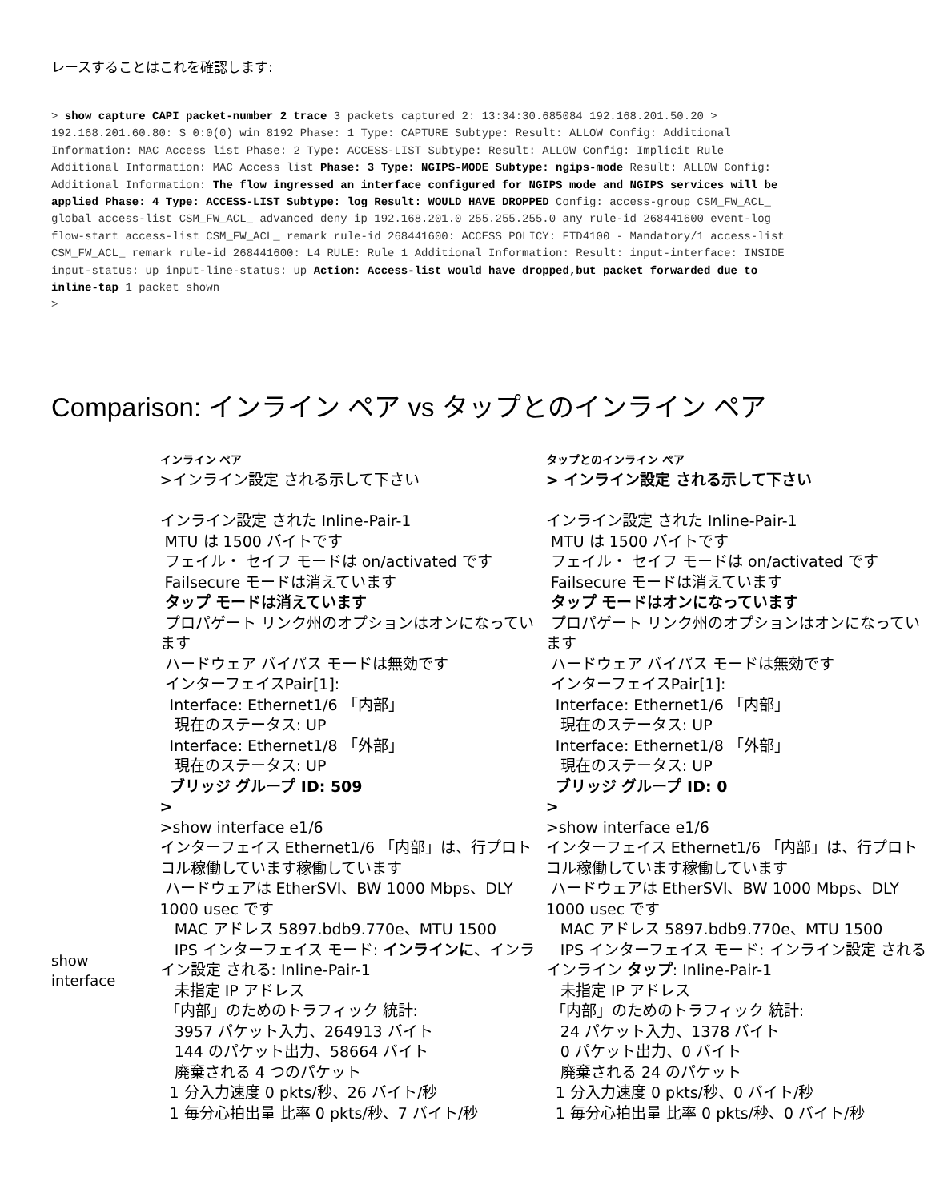レースすることはこれを確認します:
> show capture CAPI packet-number 2 trace 3 packets captured 2: 13:34:30.685084 192.168.201.50.20 > 192.168.201.60.80: S 0:0(0) win 8192 Phase: 1 Type: CAPTURE Subtype: Result: ALLOW Config: Additional Information: MAC Access list Phase: 2 Type: ACCESS-LIST Subtype: Result: ALLOW Config: Implicit Rule Additional Information: MAC Access list Phase: 3 Type: NGIPS-MODE Subtype: ngips-mode Result: ALLOW Config: Additional Information: The flow ingressed an interface configured for NGIPS mode and NGIPS services will be applied Phase: 4 Type: ACCESS-LIST Subtype: log Result: WOULD HAVE DROPPED Config: access-group CSM_FW_ACL_ global access-list CSM_FW_ACL_ advanced deny ip 192.168.201.0 255.255.255.0 any rule-id 268441600 event-log flow-start access-list CSM_FW_ACL_ remark rule-id 268441600: ACCESS POLICY: FTD4100 - Mandatory/1 access-list CSM_FW_ACL_ remark rule-id 268441600: L4 RULE: Rule 1 Additional Information: Result: input-interface: INSIDE input-status: up input-line-status: up Action: Access-list would have dropped,but packet forwarded due to inline-tap 1 packet shown
>
Comparison: インライン ペア vs タップとのインライン ペア
| | インライン ペア >インライン設定 される示して下さい インライン設定 された Inline-Pair-1 MTU は 1500 バイトです フェイル・ セイフ モードは on/activated です Failsecure モードは消えています タップ モードは消えています プロパゲート リンク州のオプションはオンになっています ハードウェア バイパス モードは無効です インターフェイスPair[1]: Interface: Ethernet1/6 「内部」 現在のステータス: UP Interface: Ethernet1/8 「外部」 現在のステータス: UP ブリッジ グループ ID: 509 > | タップとのインライン ペア > インライン設定 される示して下さい インライン設定 された Inline-Pair-1 MTU は 1500 バイトです フェイル・ セイフ モードは on/activated です Failsecure モードは消えています タップ モードはオンになっています プロパゲート リンク州のオプションはオンになっています ハードウェア バイパス モードは無効です インターフェイスPair[1]: Interface: Ethernet1/6 「内部」 現在のステータス: UP Interface: Ethernet1/8 「外部」 現在のステータス: UP ブリッジ グループ ID: 0 > |
| show interface | >show interface e1/6 インターフェイス Ethernet1/6 「内部」は、行プロトコル稼働しています稼働しています ハードウェアは EtherSVI、BW 1000 Mbps、DLY 1000 usec です MAC アドレス 5897.bdb9.770e、MTU 1500 IPS インターフェイス モード: インラインに 、インライン設定 される: Inline-Pair-1 未指定 IP アドレス 「内部」のためのトラフィック 統計: 3957 パケット入力、264913 バイト 144 のパケット出力、58664 バイト 廃棄される 4 つのパケット 1 分入力速度 0 pkts/秒、26 バイト/秒 1 毎分心拍出量 比率 0 pkts/秒、7 バイト/秒 | >show interface e1/6 インターフェイス Ethernet1/6 「内部」は、行プロトコル稼働しています稼働しています ハードウェアは EtherSVI、BW 1000 Mbps、DLY 1000 usec です MAC アドレス 5897.bdb9.770e、MTU 1500 IPS インターフェイス モード: インライン設定 されるインライン タップ : Inline-Pair-1 未指定 IP アドレス 「内部」のためのトラフィック 統計: 24 パケット入力、1378 バイト 0 パケット出力、0 バイト 廃棄される 24 のパケット 1 分入力速度 0 pkts/秒、0 バイト/秒 1 毎分心拍出量 比率 0 pkts/秒、0 バイト/秒 |